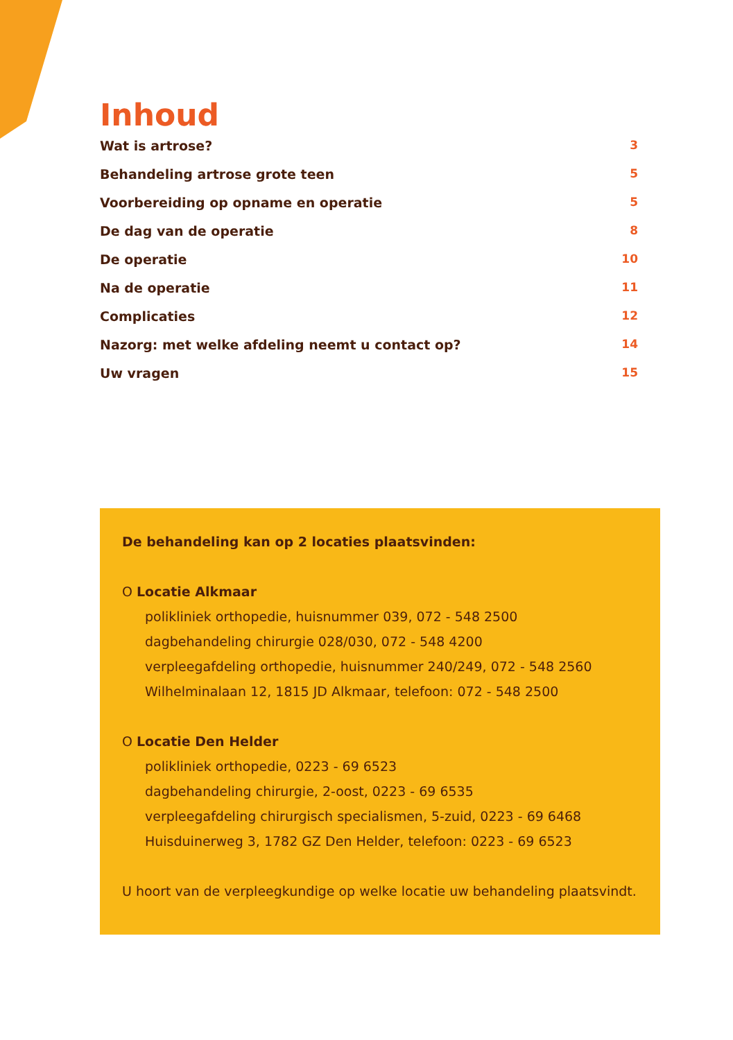Inhoud
Wat is artrose? 3
Behandeling artrose grote teen 5
Voorbereiding op opname en operatie 5
De dag van de operatie 8
De operatie 10
Na de operatie 11
Complicaties 12
Nazorg: met welke afdeling neemt u contact op? 14
Uw vragen 15
De behandeling kan op 2 locaties plaatsvinden:
O Locatie Alkmaar
polikliniek orthopedie, huisnummer 039, 072 - 548 2500
dagbehandeling chirurgie 028/030, 072 - 548 4200
verpleegafdeling orthopedie, huisnummer 240/249, 072 - 548 2560
Wilhelminalaan 12, 1815 JD Alkmaar, telefoon: 072 - 548 2500
O Locatie Den Helder
polikliniek orthopedie, 0223 - 69 6523
dagbehandeling chirurgie, 2-oost, 0223 - 69 6535
verpleegafdeling chirurgisch specialismen, 5-zuid, 0223 - 69 6468
Huisduinerweg 3, 1782 GZ Den Helder, telefoon: 0223 - 69 6523
U hoort van de verpleegkundige op welke locatie uw behandeling plaatsvindt.